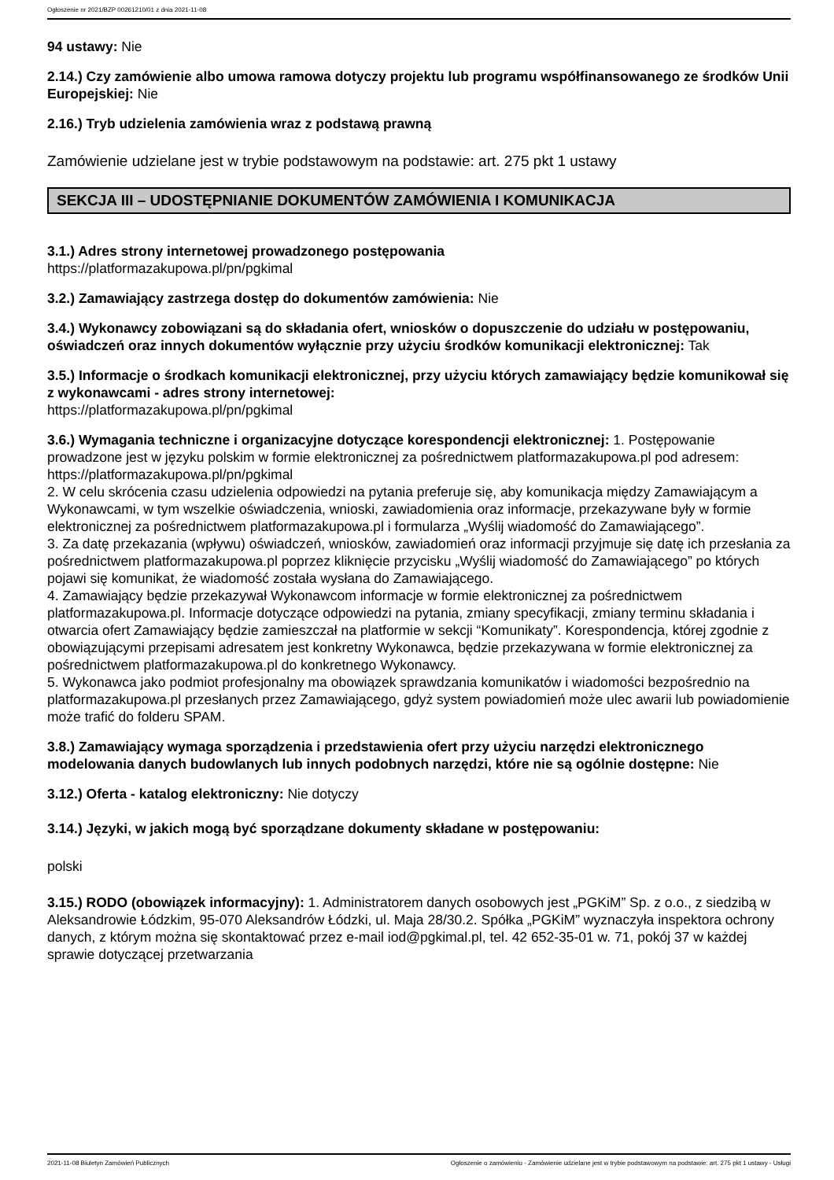Ogłoszenie nr 2021/BZP 00261210/01 z dnia 2021-11-08
94 ustawy: Nie
2.14.) Czy zamówienie albo umowa ramowa dotyczy projektu lub programu współfinansowanego ze środków Unii Europejskiej: Nie
2.16.) Tryb udzielenia zamówienia wraz z podstawą prawną
Zamówienie udzielane jest w trybie podstawowym na podstawie: art. 275 pkt 1 ustawy
SEKCJA III – UDOSTĘPNIANIE DOKUMENTÓW ZAMÓWIENIA I KOMUNIKACJA
3.1.) Adres strony internetowej prowadzonego postępowania
https://platformazakupowa.pl/pn/pgkimal
3.2.) Zamawiający zastrzega dostęp do dokumentów zamówienia: Nie
3.4.) Wykonawcy zobowiązani są do składania ofert, wniosków o dopuszczenie do udziału w postępowaniu, oświadczeń oraz innych dokumentów wyłącznie przy użyciu środków komunikacji elektronicznej: Tak
3.5.) Informacje o środkach komunikacji elektronicznej, przy użyciu których zamawiający będzie komunikował się z wykonawcami - adres strony internetowej:
https://platformazakupowa.pl/pn/pgkimal
3.6.) Wymagania techniczne i organizacyjne dotyczące korespondencji elektronicznej: 1. Postępowanie prowadzone jest w języku polskim w formie elektronicznej za pośrednictwem platformazakupowa.pl pod adresem: https://platformazakupowa.pl/pn/pgkimal
2. W celu skrócenia czasu udzielenia odpowiedzi na pytania preferuje się, aby komunikacja między Zamawiającym a Wykonawcami, w tym wszelkie oświadczenia, wnioski, zawiadomienia oraz informacje, przekazywane były w formie elektronicznej za pośrednictwem platformazakupowa.pl i formularza „Wyślij wiadomość do Zamawiającego”.
3. Za datę przekazania (wpływu) oświadczeń, wniosków, zawiadomień oraz informacji przyjmuje się datę ich przesłania za pośrednictwem platformazakupowa.pl poprzez kliknięcie przycisku „Wyślij wiadomość do Zamawiającego” po których pojawi się komunikat, że wiadomość została wysłana do Zamawiającego.
4. Zamawiający będzie przekazywał Wykonawcom informacje w formie elektronicznej za pośrednictwem platformazakupowa.pl. Informacje dotyczące odpowiedzi na pytania, zmiany specyfikacji, zmiany terminu składania i otwarcia ofert Zamawiający będzie zamieszczał na platformie w sekcji “Komunikaty”. Korespondencja, której zgodnie z obowiązującymi przepisami adresatem jest konkretny Wykonawca, będzie przekazywana w formie elektronicznej za pośrednictwem platformazakupowa.pl do konkretnego Wykonawcy.
5. Wykonawca jako podmiot profesjonalny ma obowiązek sprawdzania komunikatów i wiadomości bezpośrednio na platformazakupowa.pl przesłanych przez Zamawiającego, gdyż system powiadomień może ulec awarii lub powiadomienie może trafić do folderu SPAM.
3.8.) Zamawiający wymaga sporządzenia i przedstawienia ofert przy użyciu narzędzi elektronicznego modelowania danych budowlanych lub innych podobnych narzędzi, które nie są ogólnie dostępne: Nie
3.12.) Oferta - katalog elektroniczny: Nie dotyczy
3.14.) Języki, w jakich mogą być sporządzane dokumenty składane w postępowaniu:
polski
3.15.) RODO (obowiązek informacyjny): 1. Administratorem danych osobowych jest „PGKiM” Sp. z o.o., z siedzibą w Aleksandrowie Łódzkim, 95-070 Aleksandrów Łódzki, ul. Maja 28/30.2. Spółka „PGKiM” wyznaczyła inspektora ochrony danych, z którym można się skontaktować przez e-mail iod@pgkimal.pl, tel. 42 652-35-01 w. 71, pokój 37 w każdej sprawie dotyczącej przetwarzania
2021-11-08 Biuletyn Zamówień Publicznych Ogłoszenie o zamówieniu - Zamówienie udzielane jest w trybie podstawowym na podstawie: art. 275 pkt 1 ustawy - Usługi